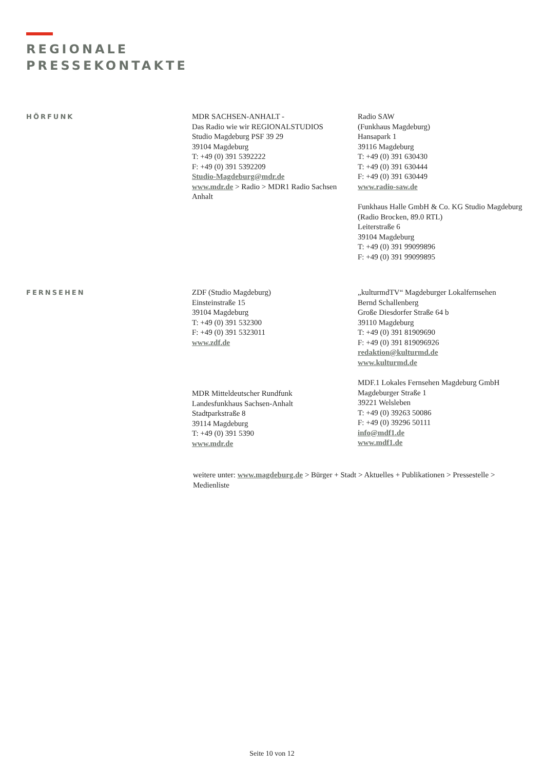REGIONALE
PRESSEKONTAKTE
HÖRFUNK
MDR SACHSEN-ANHALT -
Das Radio wie wir REGIONALSTUDIOS
Studio Magdeburg PSF 39 29
39104 Magdeburg
T: +49 (0) 391 5392222
F: +49 (0) 391 5392209
Studio-Magdeburg@mdr.de
www.mdr.de > Radio > MDR1 Radio Sachsen Anhalt
Radio SAW
(Funkhaus Magdeburg)
Hansapark 1
39116 Magdeburg
T: +49 (0) 391 630430
T: +49 (0) 391 630444
F: +49 (0) 391 630449
www.radio-saw.de
Funkhaus Halle GmbH & Co. KG Studio Magdeburg
(Radio Brocken, 89.0 RTL)
Leiterstraße 6
39104 Magdeburg
T: +49 (0) 391 99099896
F: +49 (0) 391 99099895
FERNSEHEN
ZDF (Studio Magdeburg)
Einsteinstraße 15
39104 Magdeburg
T: +49 (0) 391 532300
F: +49 (0) 391 5323011
www.zdf.de
MDR Mitteldeutscher Rundfunk
Landesfunkhaus Sachsen-Anhalt
Stadtparkstraße 8
39114 Magdeburg
T: +49 (0) 391 5390
www.mdr.de
„kulturmdTV“ Magdeburger Lokalfernsehen
Bernd Schallenberg
Große Diesdorfer Straße 64 b
39110 Magdeburg
T: +49 (0) 391 81909690
F: +49 (0) 391 819096926
redaktion@kulturmd.de
www.kulturmd.de
MDF.1 Lokales Fernsehen Magdeburg GmbH
Magdeburger Straße 1
39221 Welsleben
T: +49 (0) 39263 50086
F: +49 (0) 39296 50111
info@mdf1.de
www.mdf1.de
weitere unter: www.magdeburg.de > Bürger + Stadt > Aktuelles + Publikationen > Pressestelle > Medienliste
Seite 10 von 12